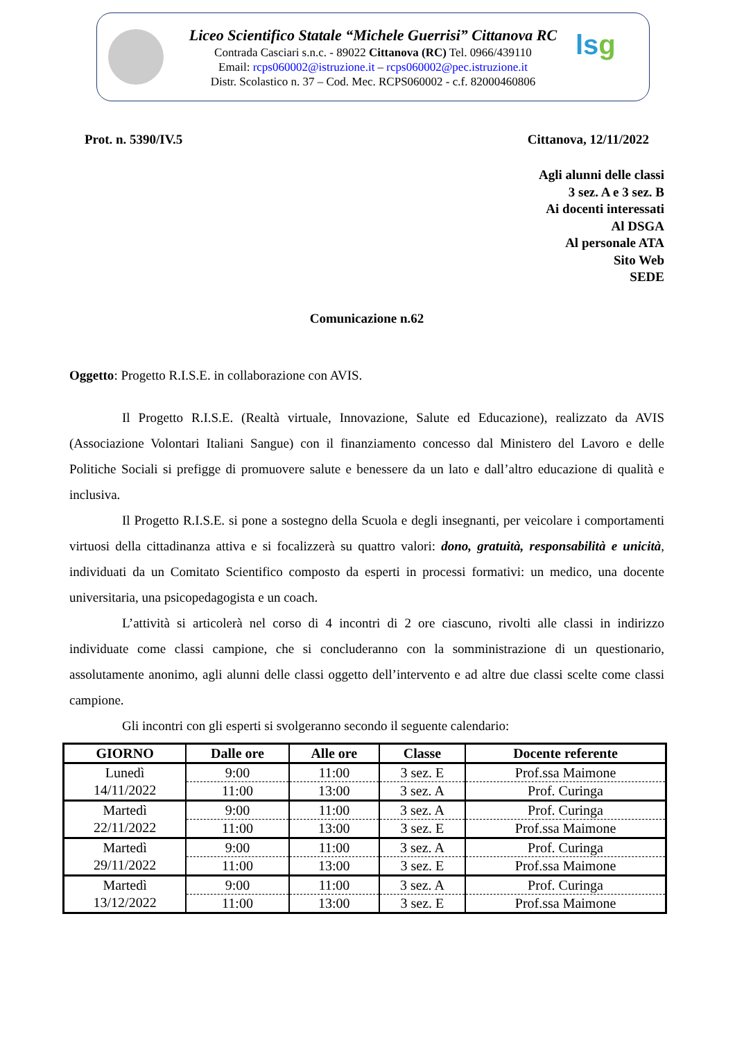Liceo Scientifico Statale “Michele Guerrisi” Cittanova RC
Contrada Casciari s.n.c. - 89022 Cittanova (RC) Tel. 0966/439110
Email: rcps060002@istruzione.it – rcps060002@pec.istruzione.it
Distr. Scolastico n. 37 – Cod. Mec. RCPS060002 - c.f. 82000460806
lsg
Prot. n. 5390/IV.5 Cittanova, 12/11/2022
Agli alunni delle classi
3 sez. A e 3 sez. B
Ai docenti interessati
Al DSGA
Al personale ATA
Sito Web
SEDE
Comunicazione n.62
Oggetto: Progetto R.I.S.E. in collaborazione con AVIS.
Il Progetto R.I.S.E. (Realtà virtuale, Innovazione, Salute ed Educazione), realizzato da AVIS (Associazione Volontari Italiani Sangue) con il finanziamento concesso dal Ministero del Lavoro e delle Politiche Sociali si prefigge di promuovere salute e benessere da un lato e dall’altro educazione di qualità e inclusiva.
Il Progetto R.I.S.E. si pone a sostegno della Scuola e degli insegnanti, per veicolare i comportamenti virtuosi della cittadinanza attiva e si focalizzerà su quattro valori: dono, gratuità, responsabilità e unicità, individuati da un Comitato Scientifico composto da esperti in processi formativi: un medico, una docente universitaria, una psicopedagogista e un coach.
L’attività si articolerà nel corso di 4 incontri di 2 ore ciascuno, rivolti alle classi in indirizzo individuate come classi campione, che si concluderanno con la somministrazione di un questionario, assolutamente anonimo, agli alunni delle classi oggetto dell’intervento e ad altre due classi scelte come classi campione.
Gli incontri con gli esperti si svolgeranno secondo il seguente calendario:
| GIORNO | Dalle ore | Alle ore | Classe | Docente referente |
| --- | --- | --- | --- | --- |
| Lunedì 14/11/2022 | 9:00 | 11:00 | 3 sez. E | Prof.ssa Maimone |
| | 11:00 | 13:00 | 3 sez. A | Prof. Curinga |
| Martedì 22/11/2022 | 9:00 | 11:00 | 3 sez. A | Prof. Curinga |
| | 11:00 | 13:00 | 3 sez. E | Prof.ssa Maimone |
| Martedì 29/11/2022 | 9:00 | 11:00 | 3 sez. A | Prof. Curinga |
| | 11:00 | 13:00 | 3 sez. E | Prof.ssa Maimone |
| Martedì 13/12/2022 | 9:00 | 11:00 | 3 sez. A | Prof. Curinga |
| | 11:00 | 13:00 | 3 sez. E | Prof.ssa Maimone |